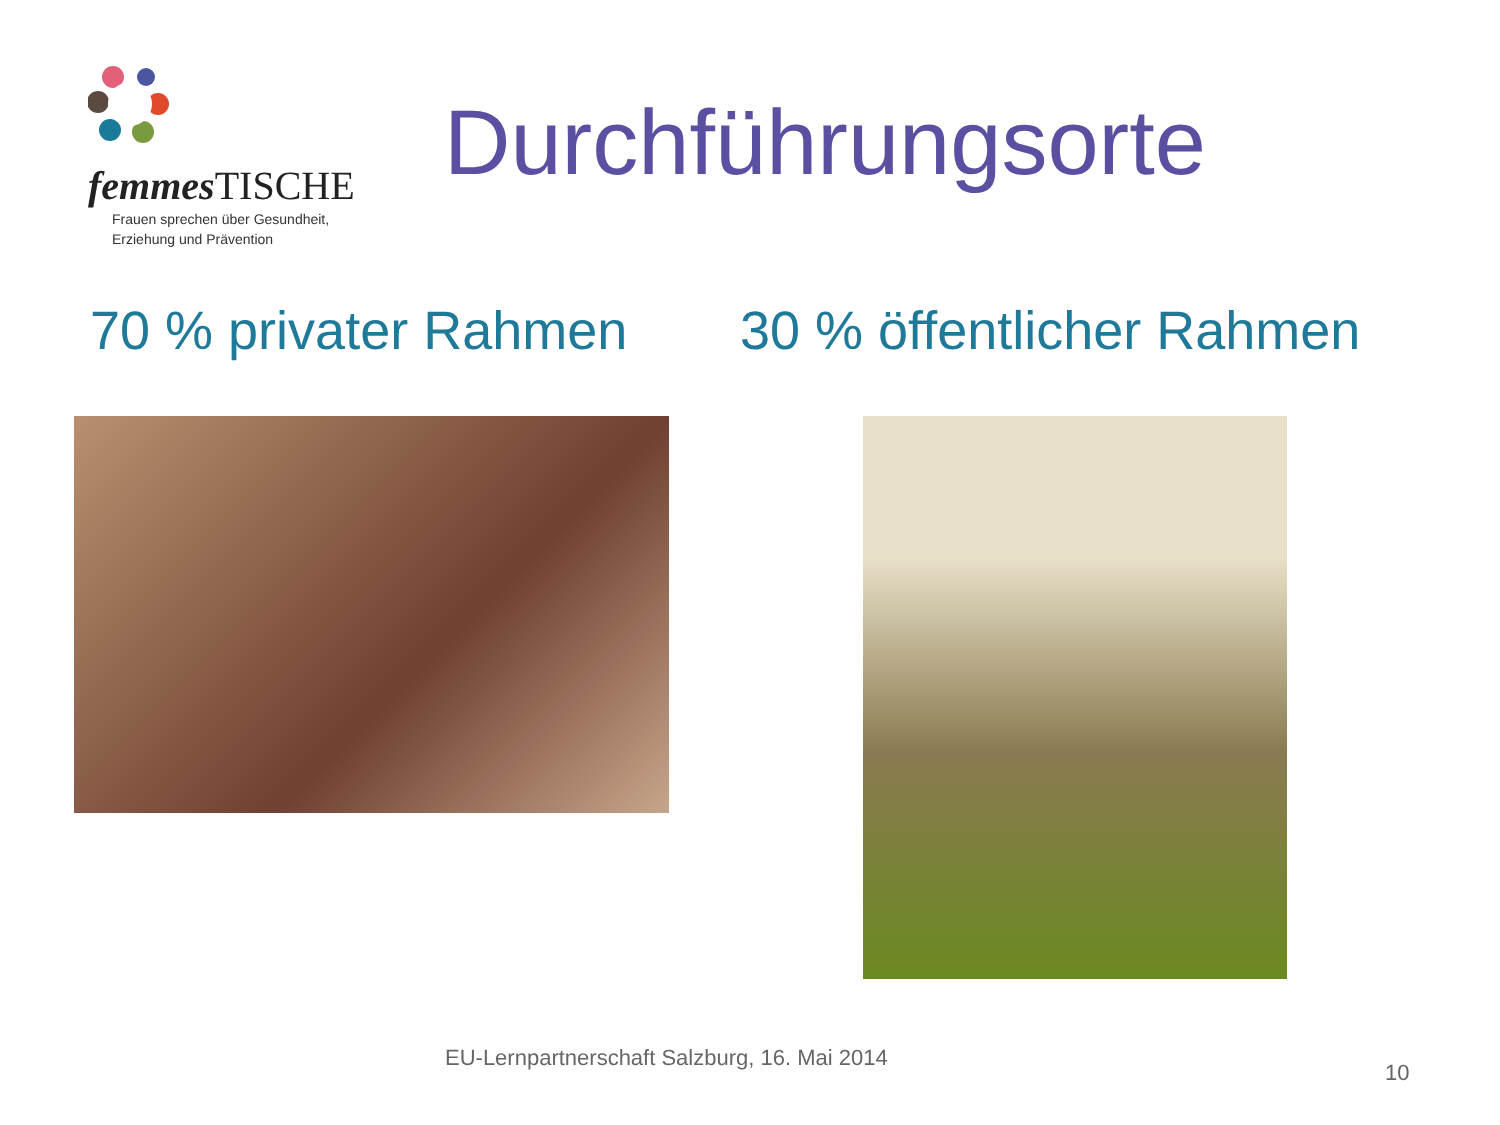femmes TISCHE
Frauen sprechen über Gesundheit,
Erziehung und Prävention
Durchführungsorte
70 % privater Rahmen 30 % öffentlicher Rahmen
EU-Lernpartnerschaft Salzburg, 16. Mai 2014
10